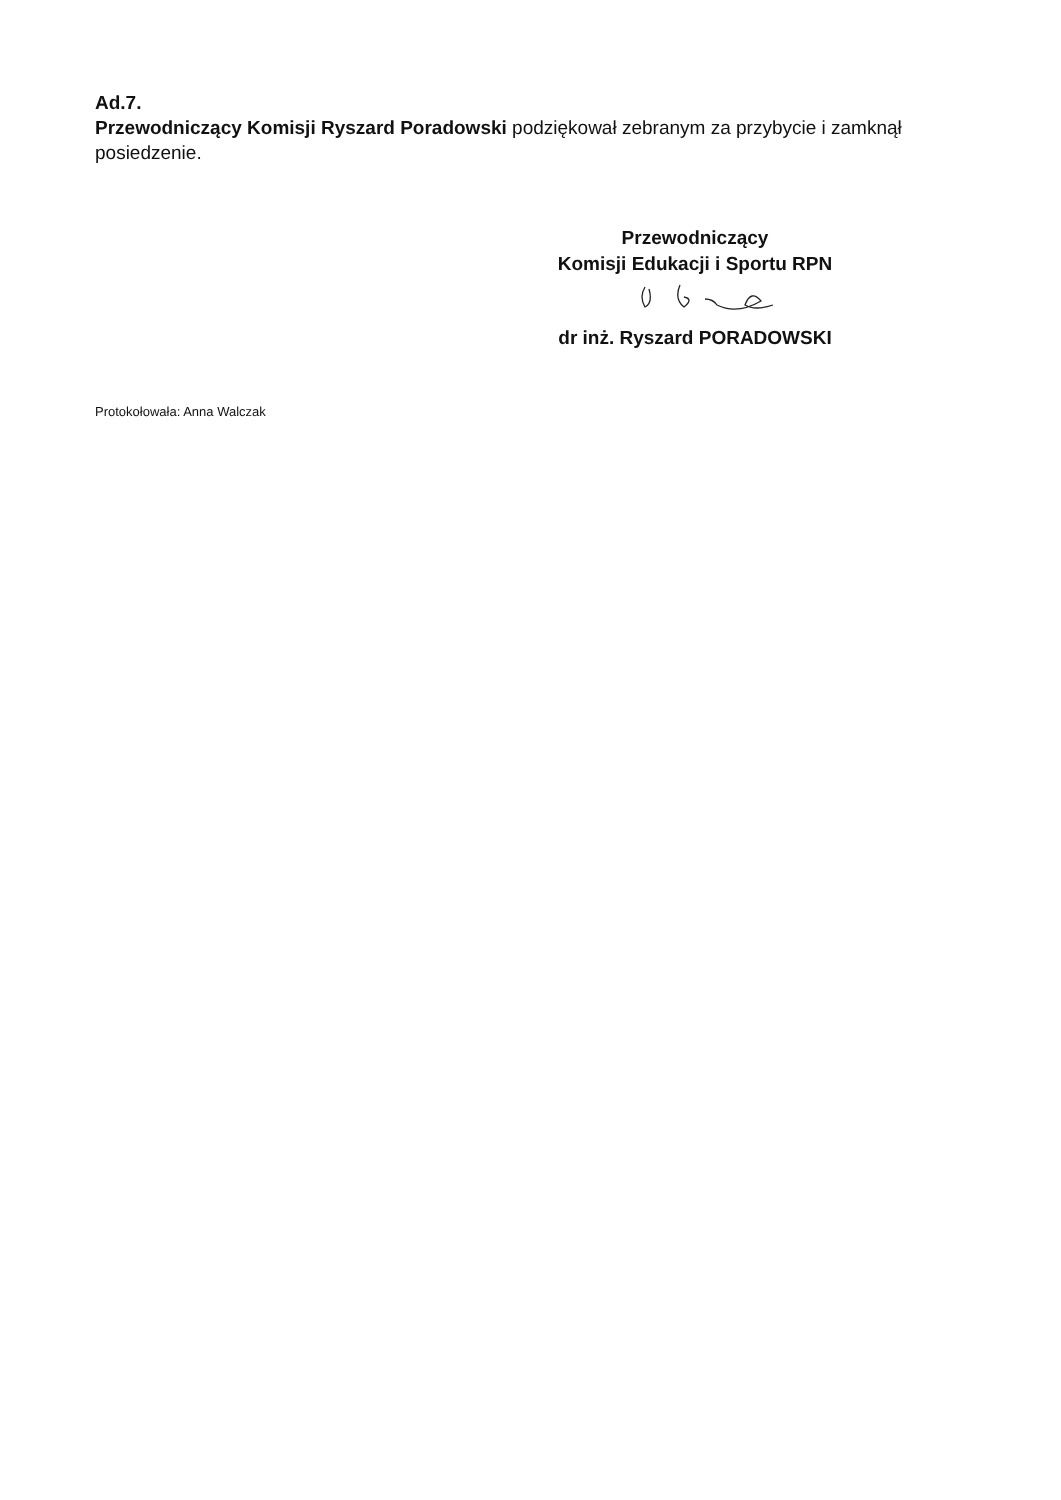Ad.7.
Przewodniczący Komisji Ryszard Poradowski podziękował zebranym za przybycie i zamknął posiedzenie.
Przewodniczący
Komisji Edukacji i Sportu RPN
dr inż. Ryszard PORADOWSKI
Protokołowała: Anna Walczak